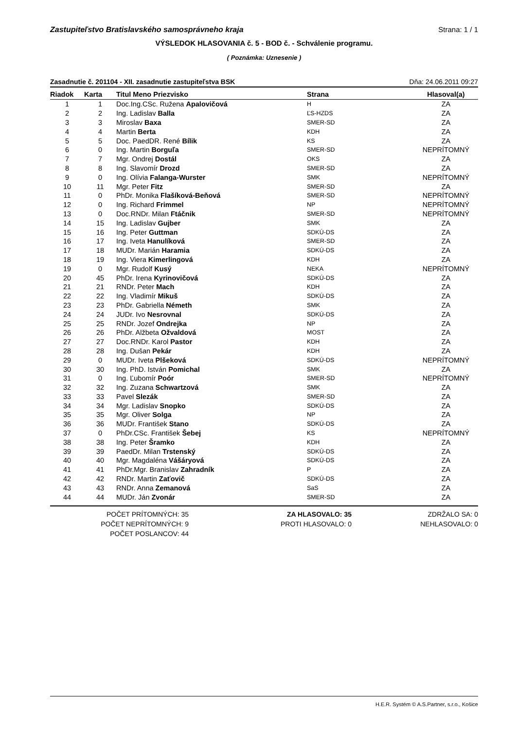Zastupiteľstvo Bratislavského samosprávneho kraja Strana: 1 / 1
VÝSLEDOK HLASOVANIA č. 5 - BOD č. - Schválenie programu.
( Poznámka: Uznesenie )
Zasadnutie č. 201104 - XII. zasadnutie zastupiteľstva BSK Dňa: 24.06.2011 09:27
| Riadok | Karta | Titul Meno Priezvisko | Strana | Hlasoval(a) |
| --- | --- | --- | --- | --- |
| 1 | 1 | Doc.Ing.CSc. Ružena Apalovičová | H | ZA |
| 2 | 2 | Ing. Ladislav Balla | ĽS-HZDS | ZA |
| 3 | 3 | Miroslav Baxa | SMER-SD | ZA |
| 4 | 4 | Martin Berta | KDH | ZA |
| 5 | 5 | Doc. PaedDR. René Bílik | KS | ZA |
| 6 | 0 | Ing. Martin Borguľa | SMER-SD | NEPRÍTOMNÝ |
| 7 | 7 | Mgr. Ondrej Dostál | OKS | ZA |
| 8 | 8 | Ing. Slavomír Drozd | SMER-SD | ZA |
| 9 | 0 | Ing. Olívia Falanga-Wurster | SMK | NEPRÍTOMNÝ |
| 10 | 11 | Mgr. Peter Fitz | SMER-SD | ZA |
| 11 | 0 | PhDr. Monika Flašíková-Beňová | SMER-SD | NEPRÍTOMNÝ |
| 12 | 0 | Ing. Richard Frimmel | NP | NEPRÍTOMNÝ |
| 13 | 0 | Doc.RNDr. Milan Ftáčnik | SMER-SD | NEPRÍTOMNÝ |
| 14 | 15 | Ing. Ladislav Gujber | SMK | ZA |
| 15 | 16 | Ing. Peter Guttman | SDKÚ-DS | ZA |
| 16 | 17 | Ing. Iveta Hanulíková | SMER-SD | ZA |
| 17 | 18 | MUDr. Marián Haramia | SDKÚ-DS | ZA |
| 18 | 19 | Ing. Viera Kimerlingová | KDH | ZA |
| 19 | 0 | Mgr. Rudolf Kusý | NEKA | NEPRÍTOMNÝ |
| 20 | 45 | PhDr. Irena Kyrinovičová | SDKÚ-DS | ZA |
| 21 | 21 | RNDr. Peter Mach | KDH | ZA |
| 22 | 22 | Ing. Vladimír Mikuš | SDKÚ-DS | ZA |
| 23 | 23 | PhDr. Gabriella Németh | SMK | ZA |
| 24 | 24 | JUDr. Ivo Nesrovnal | SDKÚ-DS | ZA |
| 25 | 25 | RNDr. Jozef Ondrejka | NP | ZA |
| 26 | 26 | PhDr. Alžbeta Ožvaldová | MOST | ZA |
| 27 | 27 | Doc.RNDr. Karol Pastor | KDH | ZA |
| 28 | 28 | Ing. Dušan Pekár | KDH | ZA |
| 29 | 0 | MUDr. Iveta Plšeková | SDKÚ-DS | NEPRÍTOMNÝ |
| 30 | 30 | Ing. PhD. István Pomichal | SMK | ZA |
| 31 | 0 | Ing. Ľubomír Poór | SMER-SD | NEPRÍTOMNÝ |
| 32 | 32 | Ing. Zuzana Schwartzová | SMK | ZA |
| 33 | 33 | Pavel Slezák | SMER-SD | ZA |
| 34 | 34 | Mgr. Ladislav Snopko | SDKÚ-DS | ZA |
| 35 | 35 | Mgr. Oliver Solga | NP | ZA |
| 36 | 36 | MUDr. František Stano | SDKÚ-DS | ZA |
| 37 | 0 | PhDr.CSc. František Šebej | KS | NEPRÍTOMNÝ |
| 38 | 38 | Ing. Peter Šramko | KDH | ZA |
| 39 | 39 | PaedDr. Milan Trstenský | SDKÚ-DS | ZA |
| 40 | 40 | Mgr. Magdaléna Vášáryová | SDKÚ-DS | ZA |
| 41 | 41 | PhDr.Mgr. Branislav Zahradník | P | ZA |
| 42 | 42 | RNDr. Martin Zaťovič | SDKÚ-DS | ZA |
| 43 | 43 | RNDr. Anna Zemanová | SaS | ZA |
| 44 | 44 | MUDr. Ján Zvonár | SMER-SD | ZA |
POČET PRÍTOMNÝCH: 35
POČET NEPRÍTOMNÝCH: 9
POČET POSLANCOV: 44
ZA HLASOVALO: 35
PROTI HLASOVALO: 0
ZDRŽALO SA: 0
NEHLASOVALO: 0
H.E.R. Systém © A.S.Partner, s.r.o., Košice